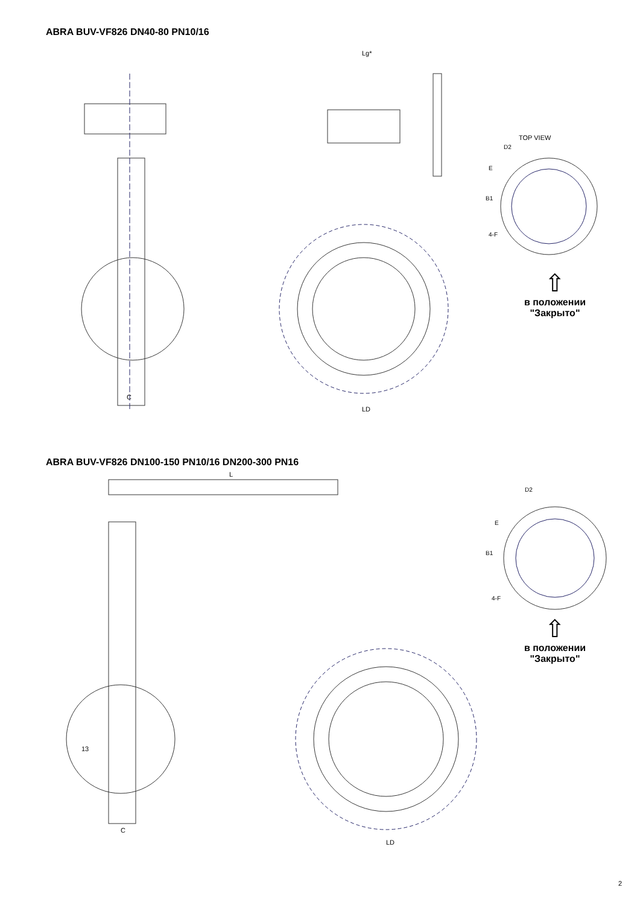ABRA BUV-VF826 DN40-80 PN10/16
Lg*
LD
C
TOP VIEW
D2
E
B1
4-F
⇧
в положении
"Закрыто"
ABRA BUV-VF826 DN100-150 PN10/16 DN200-300 PN16
L
LD
C
13
D2
E
B1
4-F
⇧
в положении
"Закрыто"
2